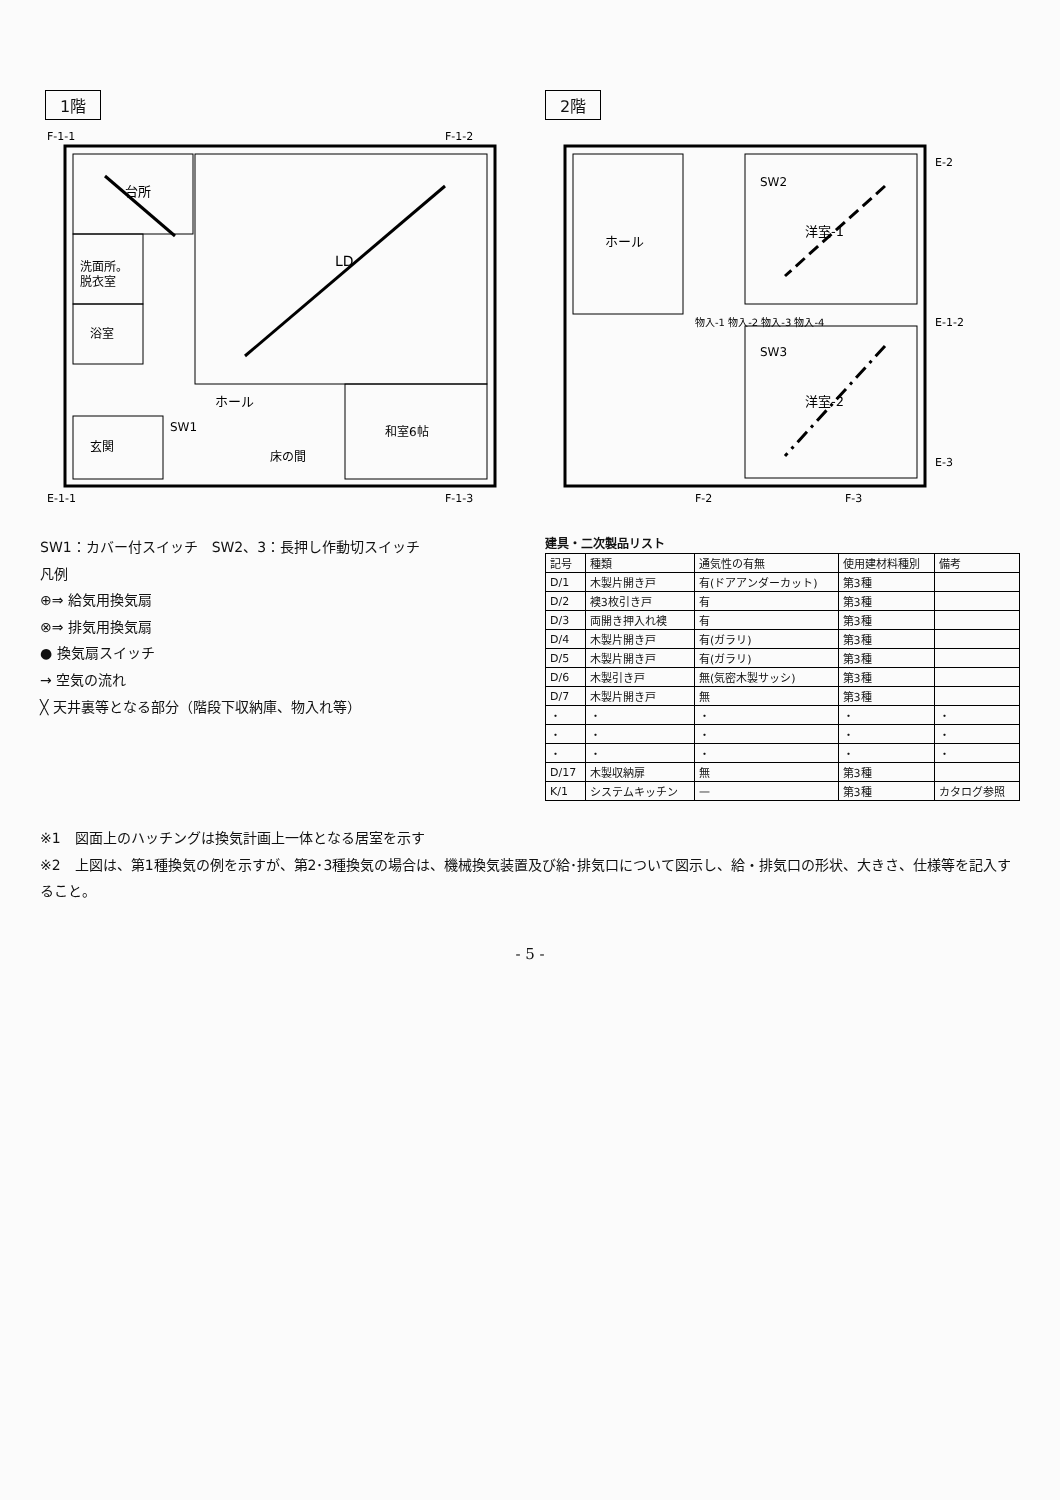1階
台所
LD
洗面所。
脱衣室
浴室
ホール
和室6帖
玄関
床の間
SW1
F-1-1
F-1-2
E-1-1
F-1-3
2階
ホール
洋室-1
洋室-2
SW2
SW3
物入-1 物入-2 物入-3 物入-4
E-2
E-1-2
E-3
F-2
F-3
SW1：カバー付スイッチ　SW2、3：長押し作動切スイッチ
凡例
⊕⇒ 給気用換気扇
⊗⇒ 排気用換気扇
● 換気扇スイッチ
→ 空気の流れ
╳ 天井裏等となる部分（階段下収納庫、物入れ等）
建具・二次製品リスト
| 記号 | 種類 | 通気性の有無 | 使用建材料種別 | 備考 |
| --- | --- | --- | --- | --- |
| D/1 | 木製片開き戸 | 有(ドアアンダーカット) | 第3種 | |
| D/2 | 襖3枚引き戸 | 有 | 第3種 | |
| D/3 | 両開き押入れ襖 | 有 | 第3種 | |
| D/4 | 木製片開き戸 | 有(ガラリ) | 第3種 | |
| D/5 | 木製片開き戸 | 有(ガラリ) | 第3種 | |
| D/6 | 木製引き戸 | 無(気密木製サッシ) | 第3種 | |
| D/7 | 木製片開き戸 | 無 | 第3種 | |
| ・ | ・ | ・ | ・ | ・ |
| ・ | ・ | ・ | ・ | ・ |
| ・ | ・ | ・ | ・ | ・ |
| D/17 | 木製収納扉 | 無 | 第3種 | |
| K/1 | システムキッチン | — | 第3種 | カタログ参照 |
※1　図面上のハッチングは換気計画上一体となる居室を示す
※2　上図は、第1種換気の例を示すが、第2･3種換気の場合は、機械換気装置及び給･排気口について図示し、給・排気口の形状、大きさ、仕様等を記入すること。
- 5 -